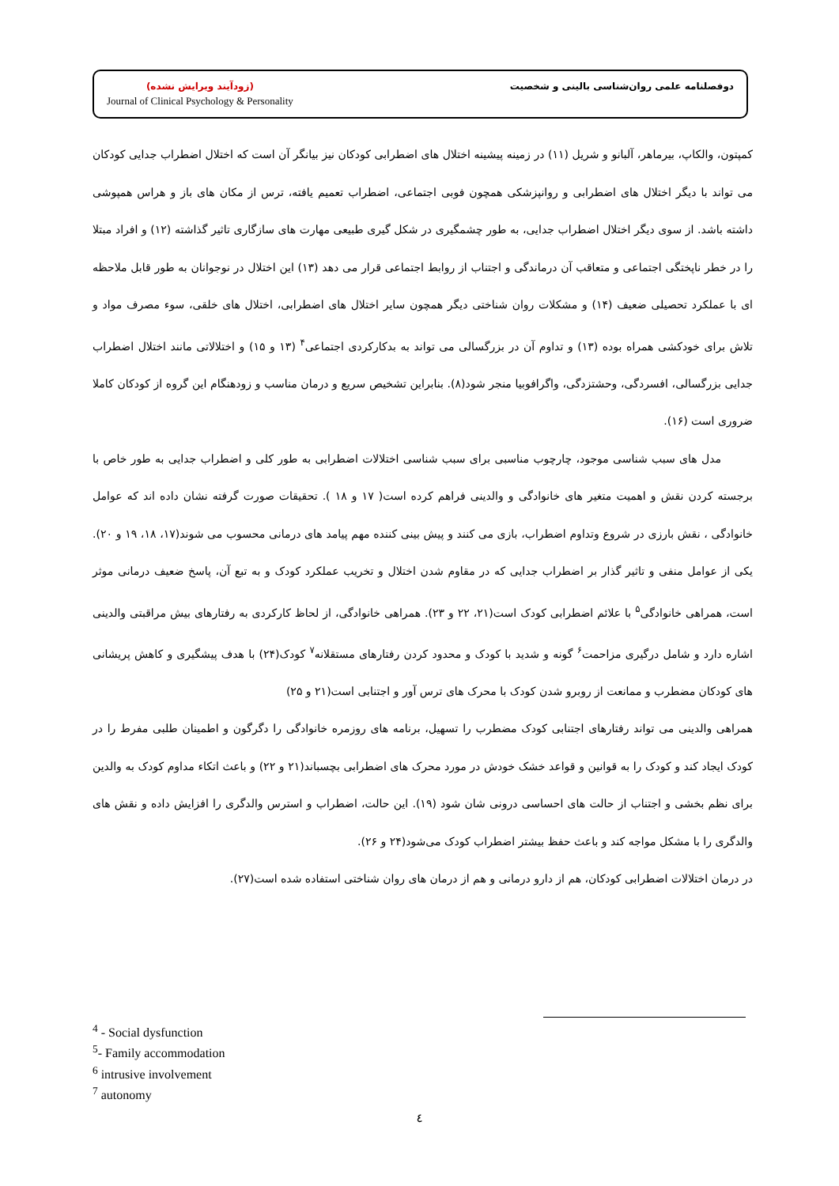(زودآیند ویرایش نشده)
Journal of Clinical Psychology & Personality
دوفصلنامه علمی روان‌شناسی بالینی و شخصیت
کمپتون، والکاپ، بیرماهر، آلبانو و شریل (۱۱) در زمینه پیشینه اختلال های اضطرابی کودکان نیز بیانگر آن است که اختلال اضطراب جدایی کودکان می تواند با دیگر اختلال های اضطرابی و روانپزشکی همچون فوبی اجتماعی، اضطراب تعمیم یافته، ترس از مکان های باز و هراس همپوشی داشته باشد. از سوی دیگر اختلال اضطراب جدایی، به طور چشمگیری در شکل گیری طبیعی مهارت های سازگاری تاثیر گذاشته (۱۲) و افراد مبتلا را در خطر ناپختگی اجتماعی و متعاقب آن درماندگی و اجتناب از روابط اجتماعی قرار می دهد (۱۳) این اختلال در نوجوانان به طور قابل ملاحظه ای با عملکرد تحصیلی ضعیف (۱۴) و مشکلات روان شناختی دیگر همچون سایر اختلال های اضطرابی، اختلال های خلقی، سوء مصرف مواد و تلاش برای خودکشی همراه بوده (۱۳) و تداوم آن در بزرگسالی می تواند به بدکارکردی اجتماعی<sup>۴</sup> (۱۳ و ۱۵) و اختلالاتی مانند اختلال اضطراب جدایی بزرگسالی، افسردگی، وحشتزدگی، واگرافوبیا منجر شود(۸). بنابراین تشخیص سریع و درمان مناسب و زودهنگام این گروه از کودکان کاملا ضروری است (۱۶).
مدل های سبب شناسی موجود، چارچوب مناسبی برای سبب شناسی اختلالات اضطرابی به طور کلی و اضطراب جدایی به طور خاص با برجسته کردن نقش و اهمیت متغیر های خانوادگی و والدینی فراهم کرده است( ۱۷ و ۱۸ ). تحقیقات صورت گرفته نشان داده اند که عوامل خانوادگی ، نقش بارزی در شروع وتداوم اضطراب، بازی می کنند و پیش بینی کننده مهم پیامد های درمانی محسوب می شوند(۱۷، ۱۸، ۱۹ و ۲۰). یکی از عوامل منفی و تاثیر گذار بر اضطراب جدایی که در مقاوم شدن اختلال و تخریب عملکرد کودک و به تبع آن، پاسخ ضعیف درمانی موثر است، همراهی خانوادگی<sup>۵</sup> با علائم اضطرابی کودک است(۲۱، ۲۲ و ۲۳). همراهی خانوادگی، از لحاظ کارکردی به رفتارهای بیش مراقبتی والدینی اشاره دارد و شامل درگیری مزاحمت<sup>۶</sup> گونه و شدید با کودک و محدود کردن رفتارهای مستقلانه<sup>۷</sup> کودک(۲۴) با هدف پیشگیری و کاهش پریشانی های کودکان مضطرب و ممانعت از روبرو شدن کودک با محرک های ترس آور و اجتنابی است(۲۱ و ۲۵)
همراهی والدینی می تواند رفتارهای اجتنابی کودک مضطرب را تسهیل، برنامه های روزمره خانوادگی را دگرگون و اطمینان طلبی مفرط را در کودک ایجاد کند و کودک را به قوانین و قواعد خشک خودش در مورد محرک های اضطرابی بچسباند(۲۱ و ۲۲) و باعث اتکاء مداوم کودک به والدین برای نظم بخشی و اجتناب از حالت های احساسی درونی شان شود (۱۹). این حالت، اضطراب و استرس والدگری را افزایش داده و نقش های والدگری را با مشکل مواجه کند و باعث حفظ بیشتر اضطراب کودک می‌شود(۲۴ و ۲۶).
در درمان اختلالات اضطرابی کودکان، هم از دارو درمانی و هم از درمان های روان شناختی استفاده شده است(۲۷).
<sup>4</sup> - Social dysfunction
<sup>5</sup>- Family accommodation
<sup>6</sup> intrusive involvement
<sup>7</sup> autonomy
٤